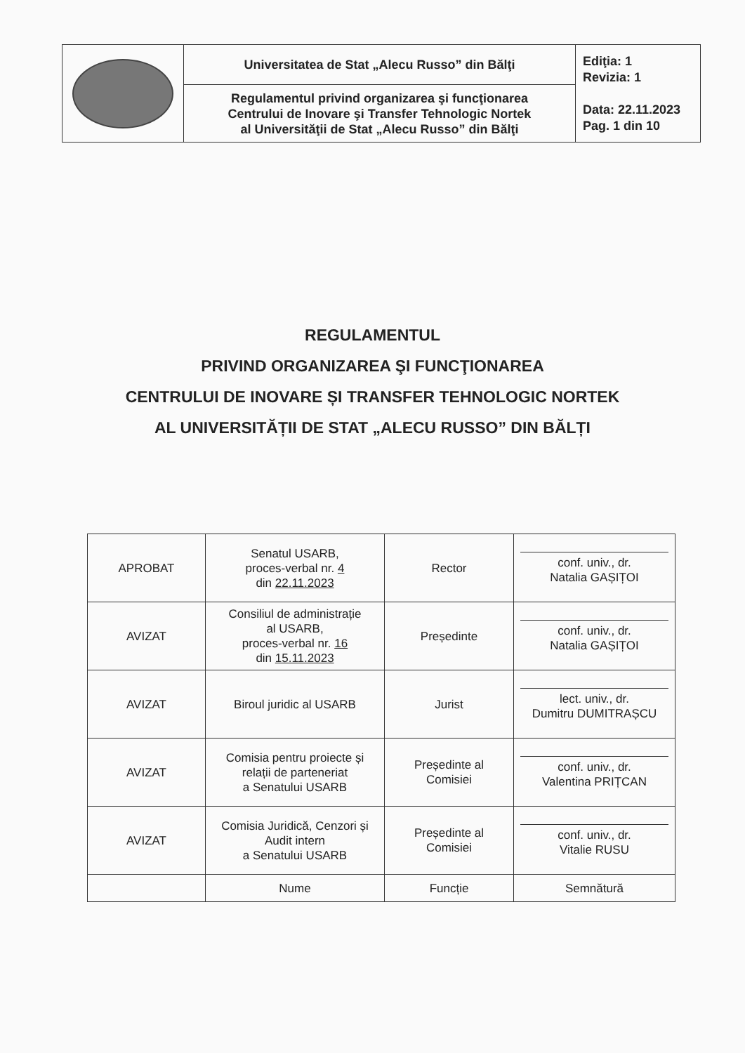| | Universitatea de Stat „Alecu Russo” din Bălţi | Ediţia: 1 Revizia: 1 Data: 22.11.2023 Pag. 1 din 10 |
| | Regulamentul privind organizarea şi funcţionarea Centrului de Inovare şi Transfer Tehnologic Nortek al Universităţii de Stat „Alecu Russo” din Bălţi | |
REGULAMENTUL
PRIVIND ORGANIZAREA ŞI FUNCŢIONAREA
CENTRULUI DE INOVARE ȘI TRANSFER TEHNOLOGIC NORTEK
AL UNIVERSITĂȚII DE STAT „ALECU RUSSO” DIN BĂLȚI
| APROBAT | Senatul USARB, proces-verbal nr. 4 din 22.11.2023 | Rector | conf. univ., dr. Natalia GAȘIȚOI |
| AVIZAT | Consiliul de administrație al USARB, proces-verbal nr. 16 din 15.11.2023 | Președinte | conf. univ., dr. Natalia GAȘIȚOI |
| AVIZAT | Biroul juridic al USARB | Jurist | lect. univ., dr. Dumitru DUMITRAȘCU |
| AVIZAT | Comisia pentru proiecte și relații de parteneriat a Senatului USARB | Președinte al Comisiei | conf. univ., dr. Valentina PRIȚCAN |
| AVIZAT | Comisia Juridică, Cenzori și Audit intern a Senatului USARB | Președinte al Comisiei | conf. univ., dr. Vitalie RUSU |
| | Nume | Funcție | Semnătură |